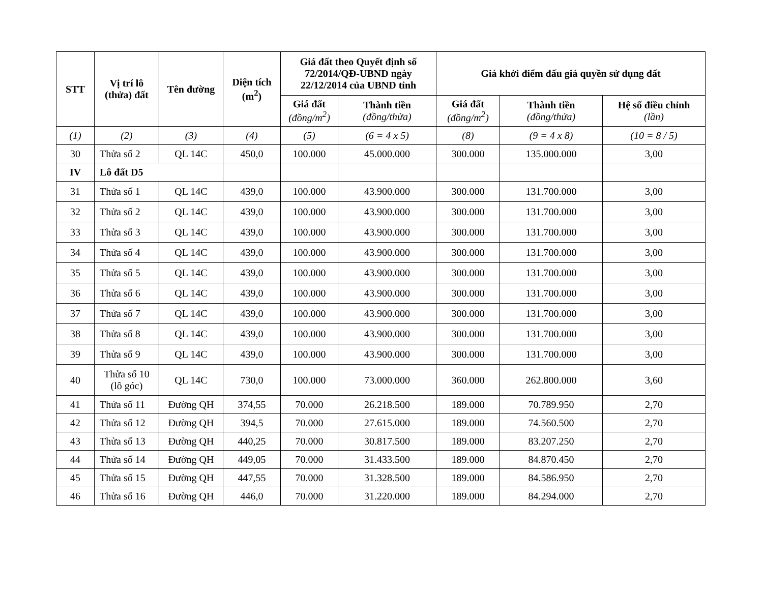| STT | Vị trí lô (thửa) đất | Tên đường | Diện tích (m<sup>2</sup>) | Giá đất theo Quyết định số 72/2014/QĐ-UBND ngày 22/12/2014 của UBND tỉnh | | Giá khởi điểm đấu giá quyền sử dụng đất | | |
| --- | --- | --- | --- | --- | --- | --- | --- | --- |
| | | | | Giá đất (đồng/m<sup>2</sup>) | Thành tiền (đồng/thửa) | Giá đất (đồng/m<sup>2</sup>) | Thành tiền (đồng/thửa) | Hệ số điều chỉnh (lần) |
| (1) | (2) | (3) | (4) | (5) | (6 = 4 x 5) | (8) | (9 = 4 x 8) | (10 = 8 / 5) |
| 30 | Thửa số 2 | QL 14C | 450,0 | 100.000 | 45.000.000 | 300.000 | 135.000.000 | 3,00 |
| IV | Lô đất D5 | | | | | | | |
| 31 | Thửa số 1 | QL 14C | 439,0 | 100.000 | 43.900.000 | 300.000 | 131.700.000 | 3,00 |
| 32 | Thửa số 2 | QL 14C | 439,0 | 100.000 | 43.900.000 | 300.000 | 131.700.000 | 3,00 |
| 33 | Thửa số 3 | QL 14C | 439,0 | 100.000 | 43.900.000 | 300.000 | 131.700.000 | 3,00 |
| 34 | Thửa số 4 | QL 14C | 439,0 | 100.000 | 43.900.000 | 300.000 | 131.700.000 | 3,00 |
| 35 | Thửa số 5 | QL 14C | 439,0 | 100.000 | 43.900.000 | 300.000 | 131.700.000 | 3,00 |
| 36 | Thửa số 6 | QL 14C | 439,0 | 100.000 | 43.900.000 | 300.000 | 131.700.000 | 3,00 |
| 37 | Thửa số 7 | QL 14C | 439,0 | 100.000 | 43.900.000 | 300.000 | 131.700.000 | 3,00 |
| 38 | Thửa số 8 | QL 14C | 439,0 | 100.000 | 43.900.000 | 300.000 | 131.700.000 | 3,00 |
| 39 | Thửa số 9 | QL 14C | 439,0 | 100.000 | 43.900.000 | 300.000 | 131.700.000 | 3,00 |
| 40 | Thửa số 10 (lô góc) | QL 14C | 730,0 | 100.000 | 73.000.000 | 360.000 | 262.800.000 | 3,60 |
| 41 | Thửa số 11 | Đường QH | 374,55 | 70.000 | 26.218.500 | 189.000 | 70.789.950 | 2,70 |
| 42 | Thửa số 12 | Đường QH | 394,5 | 70.000 | 27.615.000 | 189.000 | 74.560.500 | 2,70 |
| 43 | Thửa số 13 | Đường QH | 440,25 | 70.000 | 30.817.500 | 189.000 | 83.207.250 | 2,70 |
| 44 | Thửa số 14 | Đường QH | 449,05 | 70.000 | 31.433.500 | 189.000 | 84.870.450 | 2,70 |
| 45 | Thửa số 15 | Đường QH | 447,55 | 70.000 | 31.328.500 | 189.000 | 84.586.950 | 2,70 |
| 46 | Thửa số 16 | Đường QH | 446,0 | 70.000 | 31.220.000 | 189.000 | 84.294.000 | 2,70 |